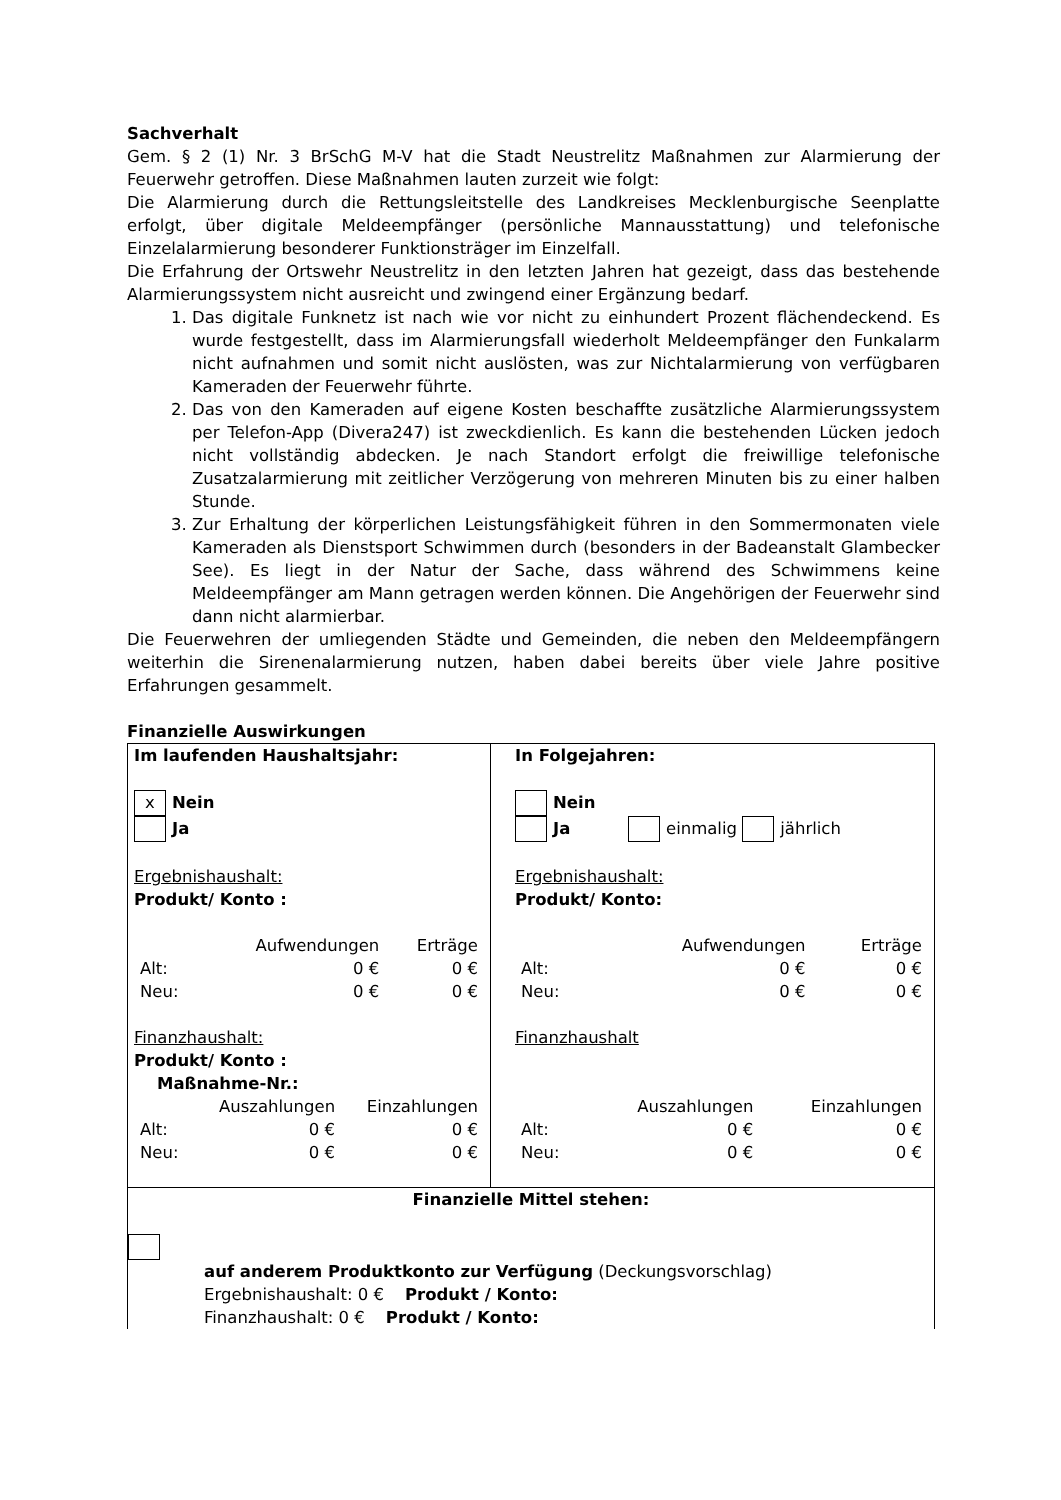Sachverhalt
Gem. § 2 (1) Nr. 3 BrSchG M-V hat die Stadt Neustrelitz Maßnahmen zur Alarmierung der Feuerwehr getroffen. Diese Maßnahmen lauten zurzeit wie folgt:
Die Alarmierung durch die Rettungsleitstelle des Landkreises Mecklenburgische Seenplatte erfolgt, über digitale Meldeempfänger (persönliche Mannausstattung) und telefonische Einzelalarmierung besonderer Funktionsträger im Einzelfall.
Die Erfahrung der Ortswehr Neustrelitz in den letzten Jahren hat gezeigt, dass das bestehende Alarmierungssystem nicht ausreicht und zwingend einer Ergänzung bedarf.
1. Das digitale Funknetz ist nach wie vor nicht zu einhundert Prozent flächendeckend. Es wurde festgestellt, dass im Alarmierungsfall wiederholt Meldeempfänger den Funkalarm nicht aufnahmen und somit nicht auslösten, was zur Nichtalarmierung von verfügbaren Kameraden der Feuerwehr führte.
2. Das von den Kameraden auf eigene Kosten beschaffte zusätzliche Alarmierungssystem per Telefon-App (Divera247) ist zweckdienlich. Es kann die bestehenden Lücken jedoch nicht vollständig abdecken. Je nach Standort erfolgt die freiwillige telefonische Zusatzalarmierung mit zeitlicher Verzögerung von mehreren Minuten bis zu einer halben Stunde.
3. Zur Erhaltung der körperlichen Leistungsfähigkeit führen in den Sommermonaten viele Kameraden als Dienstsport Schwimmen durch (besonders in der Badeanstalt Glambecker See). Es liegt in der Natur der Sache, dass während des Schwimmens keine Meldeempfänger am Mann getragen werden können. Die Angehörigen der Feuerwehr sind dann nicht alarmierbar.
Die Feuerwehren der umliegenden Städte und Gemeinden, die neben den Meldeempfängern weiterhin die Sirenenalarmierung nutzen, haben dabei bereits über viele Jahre positive Erfahrungen gesammelt.
Finanzielle Auswirkungen
| Im laufenden Haushaltsjahr: x Nein Ja Ergebnishaushalt: Produkt/ Konto : / / Aufwendungen / Erträge / / Alt: / 0 € / 0 € / / Neu: / 0 € / 0 € / Finanzhaushalt: Produkt/ Konto : Maßnahme-Nr.: / / Auszahlungen / Einzahlungen / / Alt: / 0 € / 0 € / / Neu: / 0 € / 0 € / | In Folgejahren: Nein Ja einmalig jährlich Ergebnishaushalt: Produkt/ Konto: / / Aufwendungen / Erträge / / Alt: / 0 € / 0 € / / Neu: / 0 € / 0 € / Finanzhaushalt / / Auszahlungen / Einzahlungen / / Alt: / 0 € / 0 € / / Neu: / 0 € / 0 € / |
| Finanzielle Mittel stehen: auf anderem Produktkonto zur Verfügung (Deckungsvorschlag) Ergebnishaushalt: 0 € Produkt / Konto: Finanzhaushalt: 0 € Produkt / Konto: | |